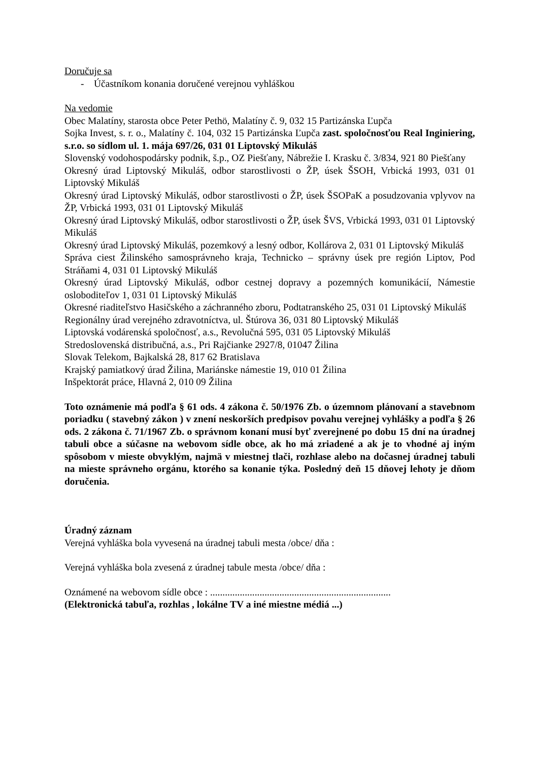Doručuje sa
- Účastníkom konania doručené verejnou vyhláškou
Na vedomie
Obec Malatíny, starosta obce Peter Pethö, Malatíny č. 9, 032 15 Partizánska Ľupča
Sojka Invest, s. r. o., Malatíny č. 104, 032 15 Partizánska Ľupča zast. spoločnosťou Real Inginiering, s.r.o. so sídlom ul. 1. mája 697/26, 031 01 Liptovský Mikuláš
Slovenský vodohospodársky podnik, š.p., OZ Piešťany, Nábrežie I. Krasku č. 3/834, 921 80 Piešťany
Okresný úrad Liptovský Mikuláš, odbor starostlivosti o ŽP, úsek ŠSOH, Vrbická 1993, 031 01 Liptovský Mikuláš
Okresný úrad Liptovský Mikuláš, odbor starostlivosti o ŽP, úsek ŠSOPaK a posudzovania vplyvov na ŽP, Vrbická 1993, 031 01 Liptovský Mikuláš
Okresný úrad Liptovský Mikuláš, odbor starostlivosti o ŽP, úsek ŠVS, Vrbická 1993, 031 01 Liptovský Mikuláš
Okresný úrad Liptovský Mikuláš, pozemkový a lesný odbor, Kollárova 2, 031 01 Liptovský Mikuláš
Správa ciest Žilinského samosprávneho kraja, Technicko – správny úsek pre región Liptov, Pod Stráňami 4, 031 01 Liptovský Mikuláš
Okresný úrad Liptovský Mikuláš, odbor cestnej dopravy a pozemných komunikácií, Námestie osloboditeľov 1, 031 01 Liptovský Mikuláš
Okresné riaditeľstvo Hasičského a záchranného zboru, Podtatranského 25, 031 01 Liptovský Mikuláš
Regionálny úrad verejného zdravotníctva, ul. Štúrova 36, 031 80 Liptovský Mikuláš
Liptovská vodárenská spoločnosť, a.s., Revolučná 595, 031 05 Liptovský Mikuláš
Stredoslovenská distribučná, a.s., Pri Rajčianke 2927/8, 01047 Žilina
Slovak Telekom, Bajkalská 28, 817 62 Bratislava
Krajský pamiatkový úrad Žilina, Mariánske námestie 19, 010 01 Žilina
Inšpektorát práce, Hlavná 2, 010 09 Žilina
Toto oznámenie má podľa § 61 ods. 4 zákona č. 50/1976 Zb. o územnom plánovaní a stavebnom poriadku ( stavebný zákon ) v znení neskorších predpisov povahu verejnej vyhlášky a podľa § 26 ods. 2 zákona č. 71/1967 Zb. o správnom konaní musí byť zverejnené po dobu 15 dní na úradnej tabuli obce a súčasne na webovom sídle obce, ak ho má zriadené a ak je to vhodné aj iným spôsobom v mieste obvyklým, najmä v miestnej tlači, rozhlase alebo na dočasnej úradnej tabuli na mieste správneho orgánu, ktorého sa konanie týka. Posledný deň 15 dňovej lehoty je dňom doručenia.
Úradný záznam
Verejná vyhláška bola vyvesená na úradnej tabuli mesta /obce/ dňa :
Verejná vyhláška bola zvesená z úradnej tabule mesta /obce/ dňa :
Oznámené na webovom sídle obce : .........................................................................
(Elektronická tabuľa, rozhlas , lokálne TV a iné miestne médiá ...)